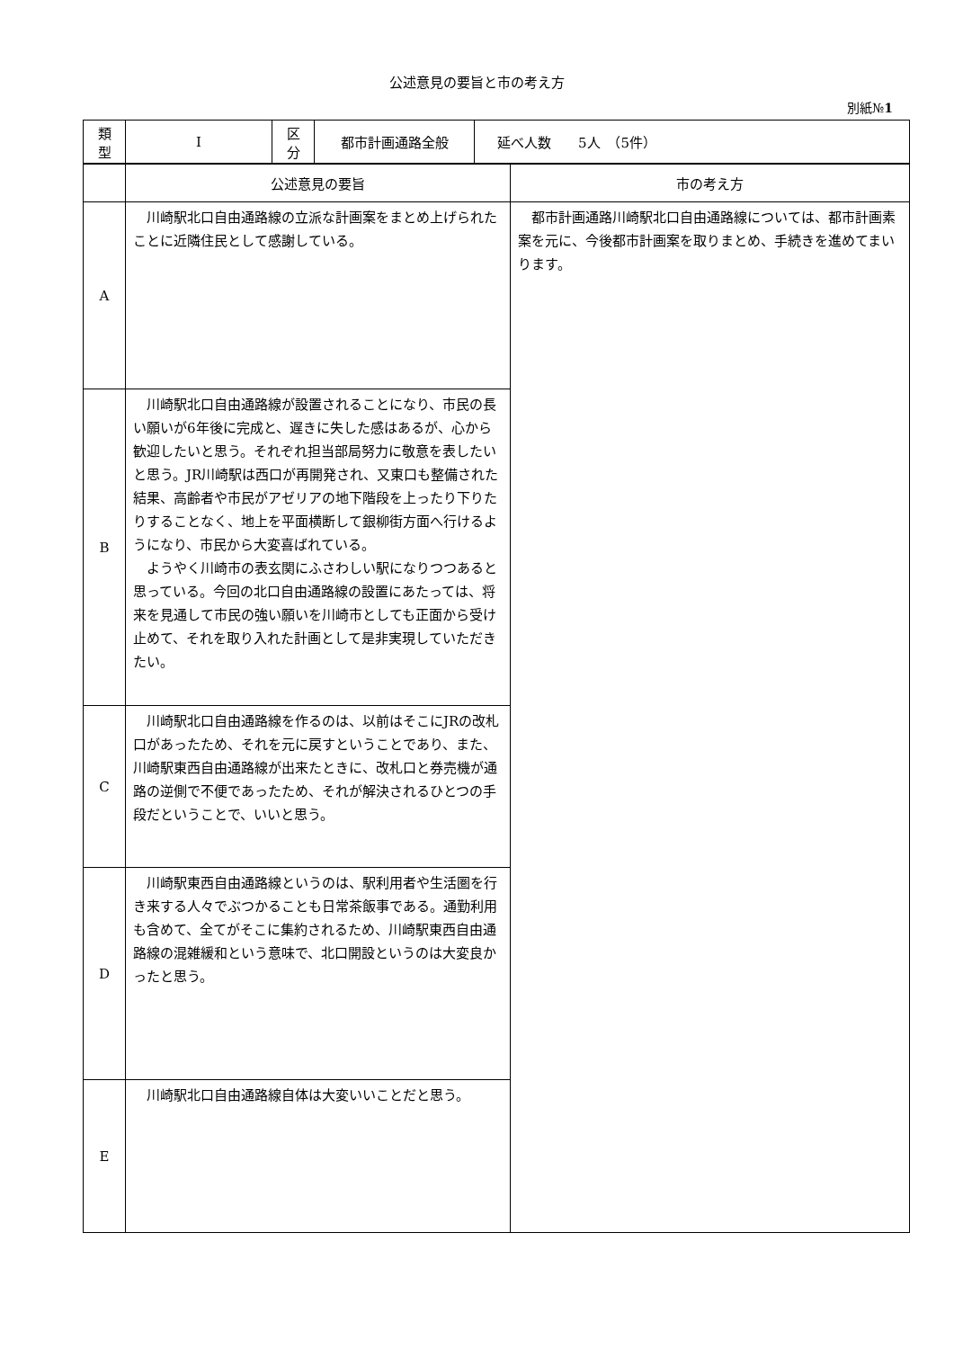公述意見の要旨と市の考え方
別紙№1
| 類 型 | I | 区 分 | 都市計画通路全般 | 延べ人数 5人 （5件） |
| | 公述意見の要旨 | 市の考え方 |
| A | 川崎駅北口自由通路線の立派な計画案をまとめ上げられたことに近隣住民として感謝している。 | 都市計画通路川崎駅北口自由通路線については、都市計画素案を元に、今後都市計画案を取りまとめ、手続きを進めてまいります。 |
| B | 川崎駅北口自由通路線が設置されることになり、市民の長い願いが6年後に完成と、遅きに失した感はあるが、心から歓迎したいと思う。それぞれ担当部局努力に敬意を表したいと思う。JR川崎駅は西口が再開発され、又東口も整備された結果、高齢者や市民がアゼリアの地下階段を上ったり下りたりすることなく、地上を平面横断して銀柳街方面へ行けるようになり、市民から大変喜ばれている。 ようやく川崎市の表玄関にふさわしい駅になりつつあると思っている。今回の北口自由通路線の設置にあたっては、将来を見通して市民の強い願いを川崎市としても正面から受け止めて、それを取り入れた計画として是非実現していただきたい。 | |
| C | 川崎駅北口自由通路線を作るのは、以前はそこにJRの改札口があったため、それを元に戻すということであり、また、川崎駅東西自由通路線が出来たときに、改札口と券売機が通路の逆側で不便であったため、それが解決されるひとつの手段だということで、いいと思う。 | |
| D | 川崎駅東西自由通路線というのは、駅利用者や生活圏を行き来する人々でぶつかることも日常茶飯事である。通勤利用も含めて、全てがそこに集約されるため、川崎駅東西自由通路線の混雑緩和という意味で、北口開設というのは大変良かったと思う。 | |
| E | 川崎駅北口自由通路線自体は大変いいことだと思う。 | |